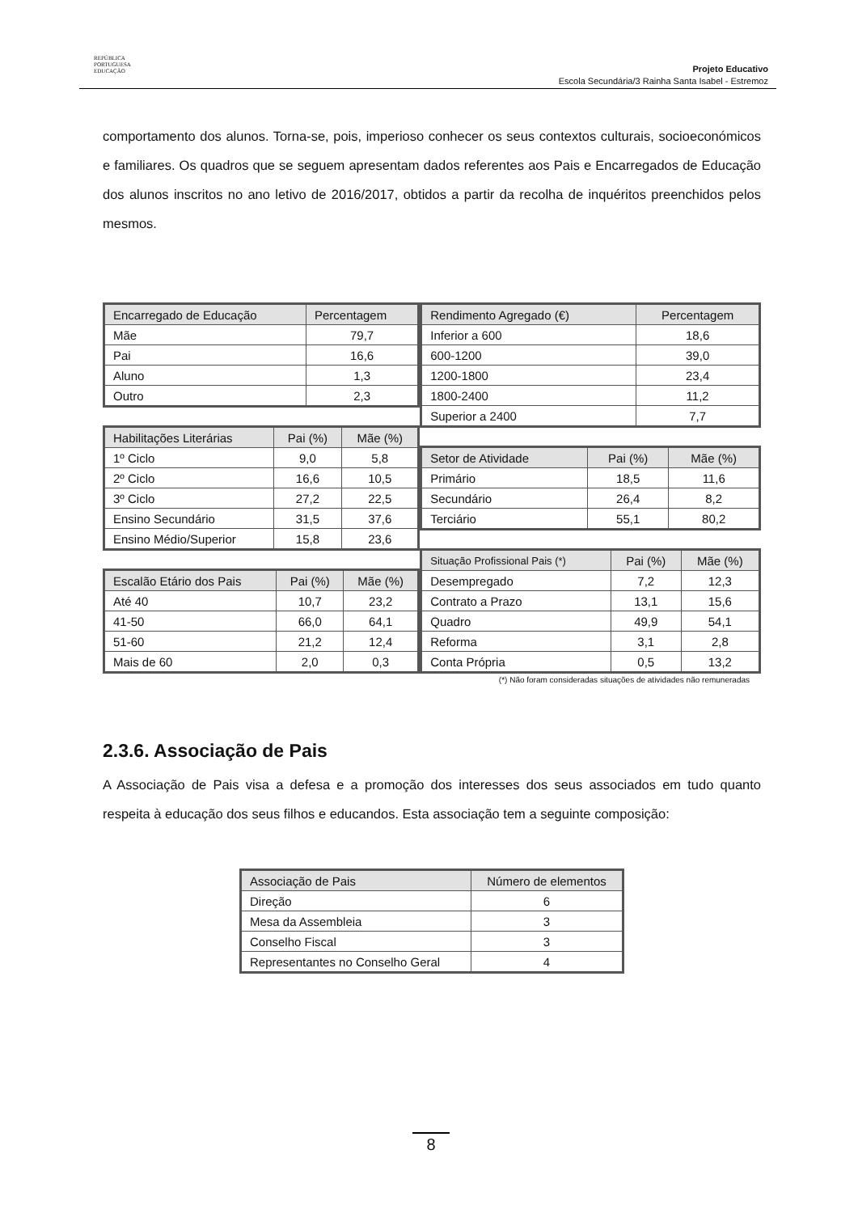REPÚBLICA
PORTUGUESA
EDUCAÇÃO
Projeto Educativo
Escola Secundária/3 Rainha Santa Isabel - Estremoz
comportamento dos alunos. Torna-se, pois, imperioso conhecer os seus contextos culturais, socioeconómicos e familiares. Os quadros que se seguem apresentam dados referentes aos Pais e Encarregados de Educação dos alunos inscritos no ano letivo de 2016/2017, obtidos a partir da recolha de inquéritos preenchidos pelos mesmos.
| Encarregado de Educação | Percentagem |
| --- | --- |
| Mãe | 79,7 |
| Pai | 16,6 |
| Aluno | 1,3 |
| Outro | 2,3 |
| Habilitações Literárias | Pai (%) | Mãe (%) |
| --- | --- | --- |
| 1º Ciclo | 9,0 | 5,8 |
| 2º Ciclo | 16,6 | 10,5 |
| 3º Ciclo | 27,2 | 22,5 |
| Ensino Secundário | 31,5 | 37,6 |
| Ensino Médio/Superior | 15,8 | 23,6 |
| Escalão Etário dos Pais | Pai (%) | Mãe (%) |
| --- | --- | --- |
| Até 40 | 10,7 | 23,2 |
| 41-50 | 66,0 | 64,1 |
| 51-60 | 21,2 | 12,4 |
| Mais de 60 | 2,0 | 0,3 |
| Rendimento Agregado (€) | Percentagem |
| --- | --- |
| Inferior a 600 | 18,6 |
| 600-1200 | 39,0 |
| 1200-1800 | 23,4 |
| 1800-2400 | 11,2 |
| Superior a 2400 | 7,7 |
| Setor de Atividade | Pai (%) | Mãe (%) |
| --- | --- | --- |
| Primário | 18,5 | 11,6 |
| Secundário | 26,4 | 8,2 |
| Terciário | 55,1 | 80,2 |
| Situação Profissional Pais (*) | Pai (%) | Mãe (%) |
| --- | --- | --- |
| Desempregado | 7,2 | 12,3 |
| Contrato a Prazo | 13,1 | 15,6 |
| Quadro | 49,9 | 54,1 |
| Reforma | 3,1 | 2,8 |
| Conta Própria | 0,5 | 13,2 |
(*) Não foram consideradas situações de atividades não remuneradas
2.3.6. Associação de Pais
A Associação de Pais visa a defesa e a promoção dos interesses dos seus associados em tudo quanto respeita à educação dos seus filhos e educandos. Esta associação tem a seguinte composição:
| Associação de Pais | Número de elementos |
| --- | --- |
| Direção | 6 |
| Mesa da Assembleia | 3 |
| Conselho Fiscal | 3 |
| Representantes no Conselho Geral | 4 |
8